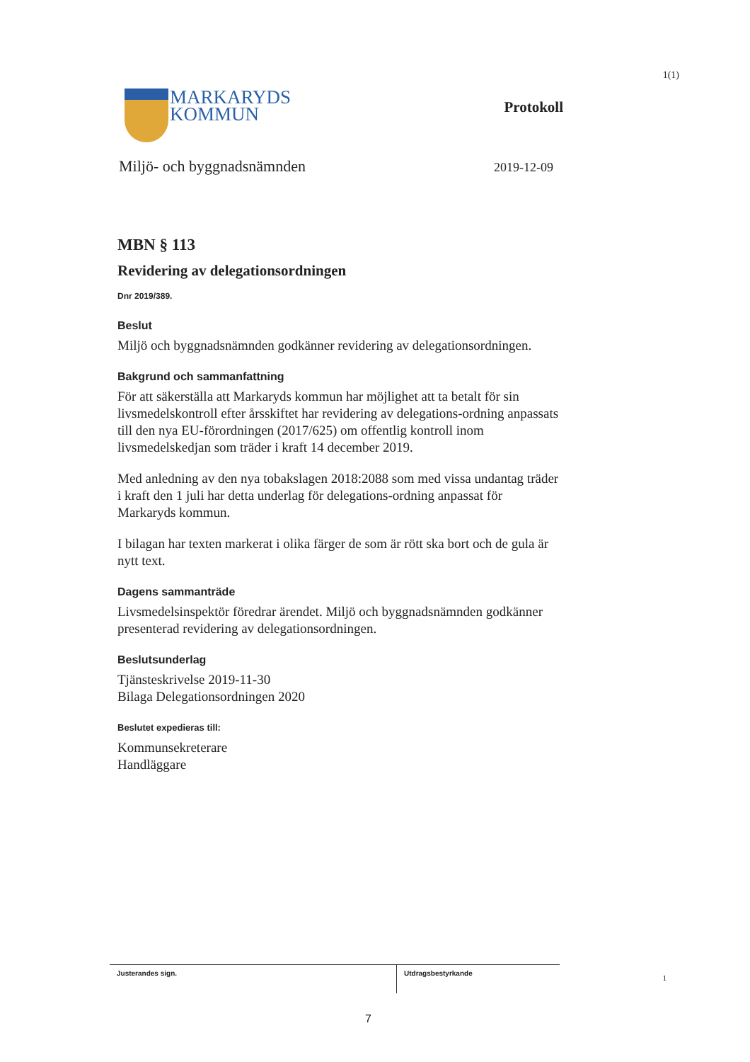1(1)
MARKARYDS
KOMMUN
Protokoll
Miljö- och byggnadsnämnden 2019-12-09
MBN § 113
Revidering av delegationsordningen
Dnr 2019/389.
Beslut
Miljö och byggnadsnämnden godkänner revidering av delegationsordningen.
Bakgrund och sammanfattning
För att säkerställa att Markaryds kommun har möjlighet att ta betalt för sin livsmedelskontroll efter årsskiftet har revidering av delegations-ordning anpassats till den nya EU-förordningen (2017/625) om offentlig kontroll inom livsmedelskedjan som träder i kraft 14 december 2019.
Med anledning av den nya tobakslagen 2018:2088 som med vissa undantag träder i kraft den 1 juli har detta underlag för delegations-ordning anpassat för Markaryds kommun.
I bilagan har texten markerat i olika färger de som är rött ska bort och de gula är nytt text.
Dagens sammanträde
Livsmedelsinspektör föredrar ärendet. Miljö och byggnadsnämnden godkänner presenterad revidering av delegationsordningen.
Beslutsunderlag
Tjänsteskrivelse 2019-11-30
Bilaga Delegationsordningen 2020
Beslutet expedieras till:
Kommunsekreterare
Handläggare
Justerandes sign.
Utdragsbestyrkande
1
7